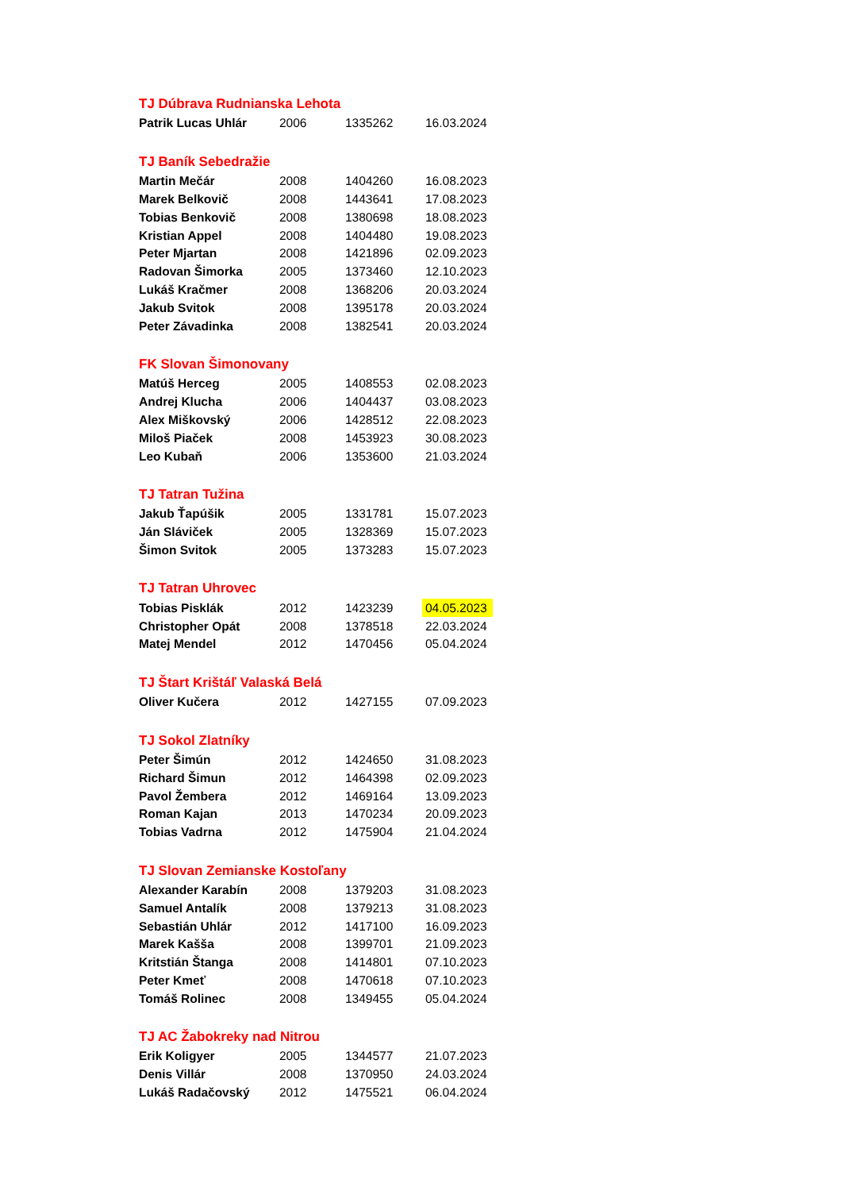| TJ Dúbrava Rudnianska Lehota | | | |
| Patrik Lucas Uhlár | 2006 | 1335262 | 16.03.2024 |
| TJ Baník Sebedražie | | | |
| Martin Mečár | 2008 | 1404260 | 16.08.2023 |
| Marek Belkovič | 2008 | 1443641 | 17.08.2023 |
| Tobias Benkovič | 2008 | 1380698 | 18.08.2023 |
| Kristian Appel | 2008 | 1404480 | 19.08.2023 |
| Peter Mjartan | 2008 | 1421896 | 02.09.2023 |
| Radovan Šimorka | 2005 | 1373460 | 12.10.2023 |
| Lukáš Kračmer | 2008 | 1368206 | 20.03.2024 |
| Jakub Svitok | 2008 | 1395178 | 20.03.2024 |
| Peter Závadinka | 2008 | 1382541 | 20.03.2024 |
| FK Slovan Šimonovany | | | |
| Matúš Herceg | 2005 | 1408553 | 02.08.2023 |
| Andrej Klucha | 2006 | 1404437 | 03.08.2023 |
| Alex Miškovský | 2006 | 1428512 | 22.08.2023 |
| Miloš Piaček | 2008 | 1453923 | 30.08.2023 |
| Leo Kubaň | 2006 | 1353600 | 21.03.2024 |
| TJ Tatran Tužina | | | |
| Jakub Ťapúšik | 2005 | 1331781 | 15.07.2023 |
| Ján Sláviček | 2005 | 1328369 | 15.07.2023 |
| Šimon Svitok | 2005 | 1373283 | 15.07.2023 |
| TJ Tatran Uhrovec | | | |
| Tobias Pisklák | 2012 | 1423239 | 04.05.2023 |
| Christopher Opát | 2008 | 1378518 | 22.03.2024 |
| Matej Mendel | 2012 | 1470456 | 05.04.2024 |
| TJ Štart Krištáľ Valaská Belá | | | |
| Oliver Kučera | 2012 | 1427155 | 07.09.2023 |
| TJ Sokol Zlatníky | | | |
| Peter Šimún | 2012 | 1424650 | 31.08.2023 |
| Richard Šimun | 2012 | 1464398 | 02.09.2023 |
| Pavol Žembera | 2012 | 1469164 | 13.09.2023 |
| Roman Kajan | 2013 | 1470234 | 20.09.2023 |
| Tobias Vadrna | 2012 | 1475904 | 21.04.2024 |
| TJ Slovan Zemianske Kostoľany | | | |
| Alexander Karabín | 2008 | 1379203 | 31.08.2023 |
| Samuel Antalík | 2008 | 1379213 | 31.08.2023 |
| Sebastián Uhlár | 2012 | 1417100 | 16.09.2023 |
| Marek Kašša | 2008 | 1399701 | 21.09.2023 |
| Kritstián Štanga | 2008 | 1414801 | 07.10.2023 |
| Peter Kmeť | 2008 | 1470618 | 07.10.2023 |
| Tomáš Rolinec | 2008 | 1349455 | 05.04.2024 |
| TJ AC Žabokreky nad Nitrou | | | |
| Erik Koligyer | 2005 | 1344577 | 21.07.2023 |
| Denis Villár | 2008 | 1370950 | 24.03.2024 |
| Lukáš Radačovský | 2012 | 1475521 | 06.04.2024 |